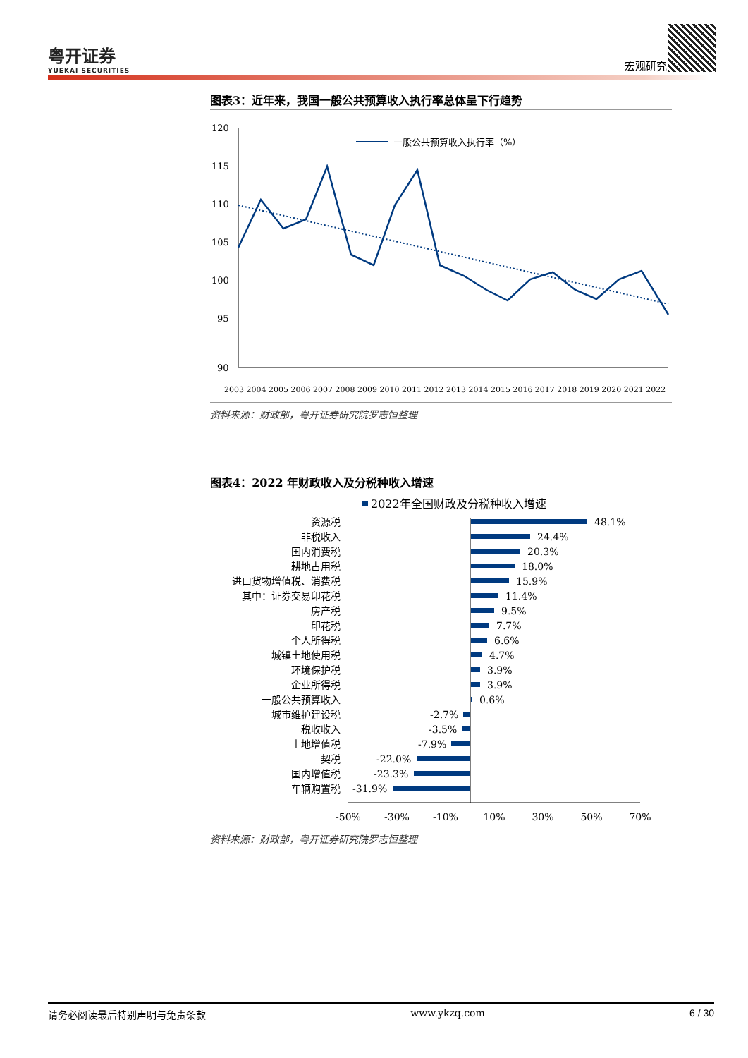粤开证券
YUEKAI SECURITIES
宏观研究
图表3：近年来，我国一般公共预算收入执行率总体呈下行趋势
一般公共预算收入执行率（%）
120
115
110
105
100
95
90
2003 2004 2005 2006 2007 2008 2009 2010 2011 2012 2013 2014 2015 2016 2017 2018 2019 2020 2021 2022
资料来源：财政部，粤开证券研究院罗志恒整理
图表4：2022 年财政收入及分税种收入增速
2022年全国财政及分税种收入增速
资源税
非税收入
国内消费税
耕地占用税
进口货物增值税、消费税
其中：证券交易印花税
房产税
印花税
个人所得税
城镇土地使用税
环境保护税
企业所得税
一般公共预算收入
城市维护建设税
税收收入
土地增值税
契税
国内增值税
车辆购置税
48.1%
24.4%
20.3%
18.0%
15.9%
11.4%
9.5%
7.7%
6.6%
4.7%
3.9%
3.9%
0.6%
-2.7%
-3.5%
-7.9%
-22.0%
-23.3%
-31.9%
-50%
-30%
-10%
10%
30%
50%
70%
资料来源：财政部，粤开证券研究院罗志恒整理
请务必阅读最后特别声明与免责条款 www.ykzq.com 6 / 30